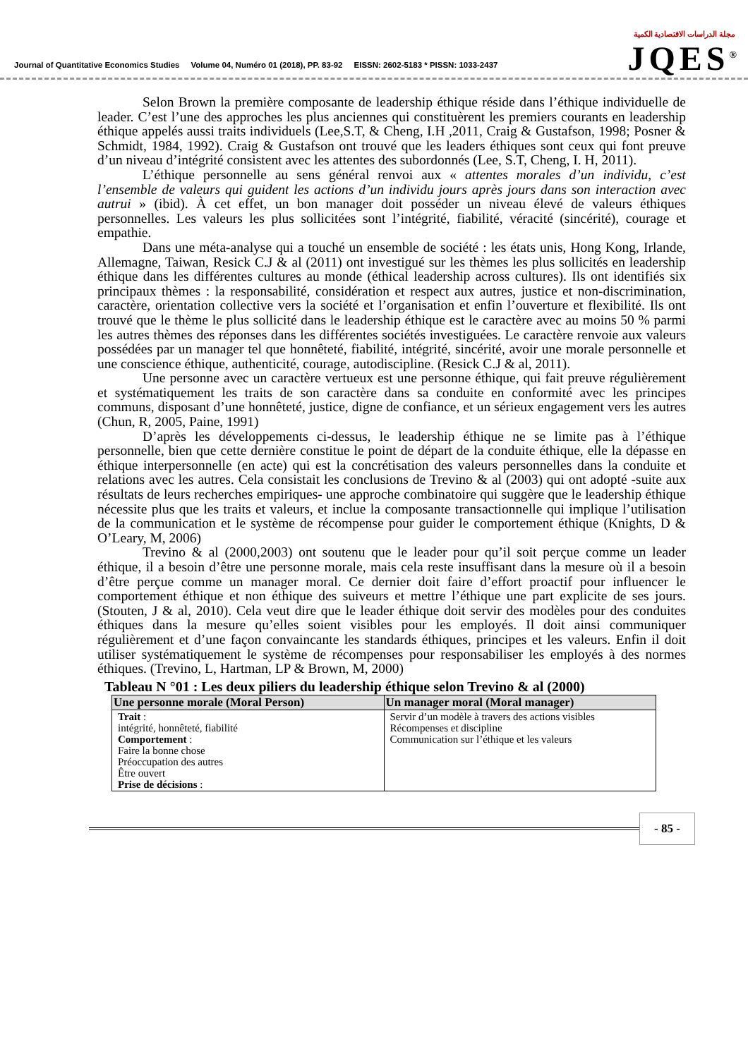Journal of Quantitative Economics Studies Volume 04, Numéro 01 (2018), PP. 83-92 EISSN: 2602-5183 * PISSN: 1033-2437
مجلة الدراسات الاقتصادية الكمية
JQES<sup>®</sup>
Selon Brown la première composante de leadership éthique réside dans l’éthique individuelle de leader. C’est l’une des approches les plus anciennes qui constituèrent les premiers courants en leadership éthique appelés aussi traits individuels (Lee,S.T, & Cheng, I.H ,2011, Craig & Gustafson, 1998; Posner & Schmidt, 1984, 1992). Craig & Gustafson ont trouvé que les leaders éthiques sont ceux qui font preuve d’un niveau d’intégrité consistent avec les attentes des subordonnés (Lee, S.T, Cheng, I. H, 2011).
L’éthique personnelle au sens général renvoi aux « attentes morales d’un individu, c’est l’ensemble de valeurs qui guident les actions d’un individu jours après jours dans son interaction avec autrui » (ibid). À cet effet, un bon manager doit posséder un niveau élevé de valeurs éthiques personnelles. Les valeurs les plus sollicitées sont l’intégrité, fiabilité, véracité (sincérité), courage et empathie.
Dans une méta-analyse qui a touché un ensemble de société : les états unis, Hong Kong, Irlande, Allemagne, Taiwan, Resick C.J & al (2011) ont investigué sur les thèmes les plus sollicités en leadership éthique dans les différentes cultures au monde (éthical leadership across cultures). Ils ont identifiés six principaux thèmes : la responsabilité, considération et respect aux autres, justice et non-discrimination, caractère, orientation collective vers la société et l’organisation et enfin l’ouverture et flexibilité. Ils ont trouvé que le thème le plus sollicité dans le leadership éthique est le caractère avec au moins 50 % parmi les autres thèmes des réponses dans les différentes sociétés investiguées. Le caractère renvoie aux valeurs possédées par un manager tel que honnêteté, fiabilité, intégrité, sincérité, avoir une morale personnelle et une conscience éthique, authenticité, courage, autodiscipline. (Resick C.J & al, 2011).
Une personne avec un caractère vertueux est une personne éthique, qui fait preuve régulièrement et systématiquement les traits de son caractère dans sa conduite en conformité avec les principes communs, disposant d’une honnêteté, justice, digne de confiance, et un sérieux engagement vers les autres (Chun, R, 2005, Paine, 1991)
D’après les développements ci-dessus, le leadership éthique ne se limite pas à l’éthique personnelle, bien que cette dernière constitue le point de départ de la conduite éthique, elle la dépasse en éthique interpersonnelle (en acte) qui est la concrétisation des valeurs personnelles dans la conduite et relations avec les autres. Cela consistait les conclusions de Trevino & al (2003) qui ont adopté -suite aux résultats de leurs recherches empiriques- une approche combinatoire qui suggère que le leadership éthique nécessite plus que les traits et valeurs, et inclue la composante transactionnelle qui implique l’utilisation de la communication et le système de récompense pour guider le comportement éthique (Knights, D & O’Leary, M, 2006)
Trevino & al (2000,2003) ont soutenu que le leader pour qu’il soit perçue comme un leader éthique, il a besoin d’être une personne morale, mais cela reste insuffisant dans la mesure où il a besoin d’être perçue comme un manager moral. Ce dernier doit faire d’effort proactif pour influencer le comportement éthique et non éthique des suiveurs et mettre l’éthique une part explicite de ses jours. (Stouten, J & al, 2010). Cela veut dire que le leader éthique doit servir des modèles pour des conduites éthiques dans la mesure qu’elles soient visibles pour les employés. Il doit ainsi communiquer régulièrement et d’une façon convaincante les standards éthiques, principes et les valeurs. Enfin il doit utiliser systématiquement le système de récompenses pour responsabiliser les employés à des normes éthiques. (Trevino, L, Hartman, LP & Brown, M, 2000)
Tableau N °01 : Les deux piliers du leadership éthique selon Trevino & al (2000)
| Une personne morale (Moral Person) | Un manager moral (Moral manager) |
| --- | --- |
| Trait : intégrité, honnêteté, fiabilité Comportement : Faire la bonne chose Préoccupation des autres Être ouvert Prise de décisions : | Servir d’un modèle à travers des actions visibles Récompenses et discipline Communication sur l’éthique et les valeurs |
- 85 -